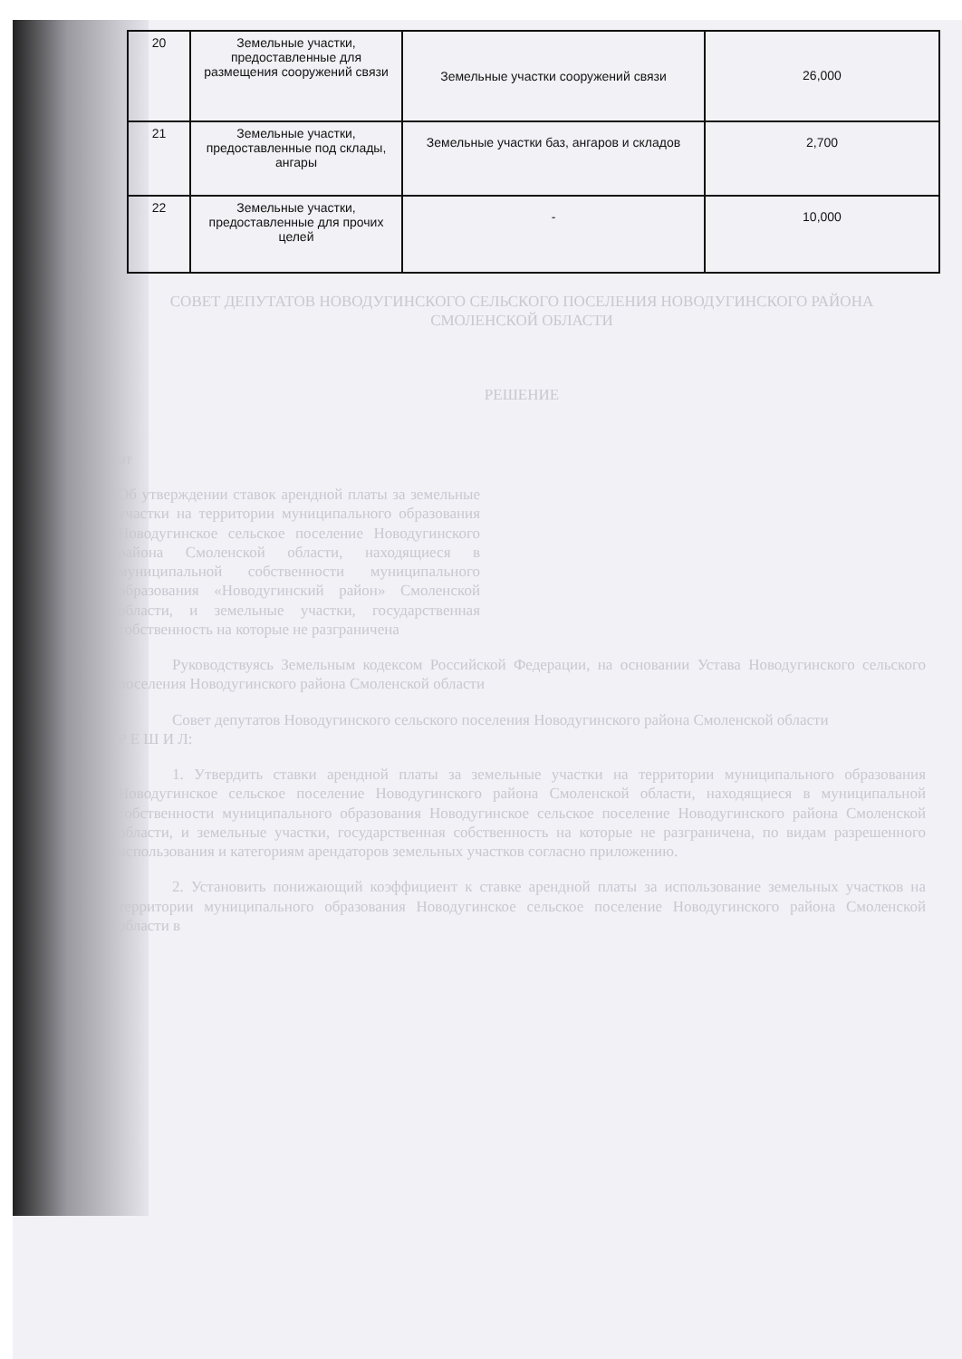| 20 | Земельные участки, предоставленные для размещения сооружений связи | Земельные участки сооружений связи | 26,000 |
| 21 | Земельные участки, предоставленные под склады, ангары | Земельные участки баз, ангаров и складов | 2,700 |
| 22 | Земельные участки, предоставленные для прочих целей | - | 10,000 |
СОВЕТ ДЕПУТАТОВ НОВОДУГИНСКОГО СЕЛЬСКОГО ПОСЕЛЕНИЯ НОВОДУГИНСКОГО РАЙОНА СМОЛЕНСКОЙ ОБЛАСТИ
РЕШЕНИЕ
от
Об утверждении ставок арендной платы за земельные участки на территории муниципального образования Новодугинское сельское поселение Новодугинского района Смоленской области, находящиеся в муниципальной собственности муниципального образования «Новодугинский район» Смоленской области, и земельные участки, государственная собственность на которые не разграничена
Руководствуясь Земельным кодексом Российской Федерации, на основании Устава Новодугинского сельского поселения Новодугинского района Смоленской области
Совет депутатов Новодугинского сельского поселения Новодугинского района Смоленской области
Р Е Ш И Л:
1. Утвердить ставки арендной платы за земельные участки на территории муниципального образования Новодугинское сельское поселение Новодугинского района Смоленской области, находящиеся в муниципальной собственности муниципального образования Новодугинское сельское поселение Новодугинского района Смоленской области, и земельные участки, государственная собственность на которые не разграничена, по видам разрешенного использования и категориям арендаторов земельных участков согласно приложению.
2. Установить понижающий коэффициент к ставке арендной платы за использование земельных участков на территории муниципального образования Новодугинское сельское поселение Новодугинского района Смоленской области в